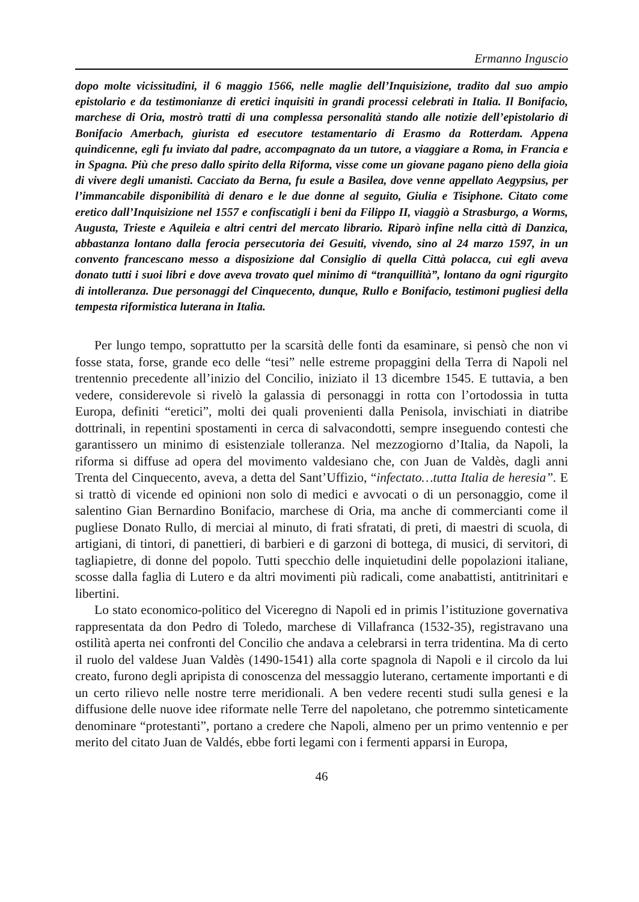Ermanno Inguscio
dopo molte vicissitudini, il 6 maggio 1566, nelle maglie dell’Inquisizione, tradito dal suo ampio epistolario e da testimonianze di eretici inquisiti in grandi processi celebrati in Italia. Il Bonifacio, marchese di Oria, mostrò tratti di una complessa personalità stando alle notizie dell’epistolario di Bonifacio Amerbach, giurista ed esecutore testamentario di Erasmo da Rotterdam. Appena quindicenne, egli fu inviato dal padre, accompagnato da un tutore, a viaggiare a Roma, in Francia e in Spagna. Più che preso dallo spirito della Riforma, visse come un giovane pagano pieno della gioia di vivere degli umanisti. Cacciato da Berna, fu esule a Basilea, dove venne appellato Aegypsius, per l’immancabile disponibilità di denaro e le due donne al seguito, Giulia e Tisiphone. Citato come eretico dall’Inquisizione nel 1557 e confiscatigli i beni da Filippo II, viaggiò a Strasburgo, a Worms, Augusta, Trieste e Aquileia e altri centri del mercato librario. Riparò infine nella città di Danzica, abbastanza lontano dalla ferocia persecutoria dei Gesuiti, vivendo, sino al 24 marzo 1597, in un convento francescano messo a disposizione dal Consiglio di quella Città polacca, cui egli aveva donato tutti i suoi libri e dove aveva trovato quel minimo di “tranquillità”, lontano da ogni rigurgito di intolleranza. Due personaggi del Cinquecento, dunque, Rullo e Bonifacio, testimoni pugliesi della tempesta riformistica luterana in Italia.
Per lungo tempo, soprattutto per la scarsità delle fonti da esaminare, si pensò che non vi fosse stata, forse, grande eco delle “tesi” nelle estreme propaggini della Terra di Napoli nel trentennio precedente all’inizio del Concilio, iniziato il 13 dicembre 1545. E tuttavia, a ben vedere, considerevole si rivelò la galassia di personaggi in rotta con l’ortodossia in tutta Europa, definiti “eretici”, molti dei quali provenienti dalla Penisola, invischiati in diatribe dottrinali, in repentini spostamenti in cerca di salvacondotti, sempre inseguendo contesti che garantissero un minimo di esistenziale tolleranza. Nel mezzogiorno d’Italia, da Napoli, la riforma si diffuse ad opera del movimento valdesiano che, con Juan de Valdès, dagli anni Trenta del Cinquecento, aveva, a detta del Sant’Uffizio, “infectato…tutta Italia de heresia”. E si trattò di vicende ed opinioni non solo di medici e avvocati o di un personaggio, come il salentino Gian Bernardino Bonifacio, marchese di Oria, ma anche di commercianti come il pugliese Donato Rullo, di merciai al minuto, di frati sfratati, di preti, di maestri di scuola, di artigiani, di tintori, di panettieri, di barbieri e di garzoni di bottega, di musici, di servitori, di tagliapietre, di donne del popolo. Tutti specchio delle inquietudini delle popolazioni italiane, scosse dalla faglia di Lutero e da altri movimenti più radicali, come anabattisti, antitrinitari e libertini.
Lo stato economico-politico del Viceregno di Napoli ed in primis l’istituzione governativa rappresentata da don Pedro di Toledo, marchese di Villafranca (1532-35), registravano una ostilità aperta nei confronti del Concilio che andava a celebrarsi in terra tridentina. Ma di certo il ruolo del valdese Juan Valdès (1490-1541) alla corte spagnola di Napoli e il circolo da lui creato, furono degli apripista di conoscenza del messaggio luterano, certamente importanti e di un certo rilievo nelle nostre terre meridionali. A ben vedere recenti studi sulla genesi e la diffusione delle nuove idee riformate nelle Terre del napoletano, che potremmo sinteticamente denominare “protestanti”, portano a credere che Napoli, almeno per un primo ventennio e per merito del citato Juan de Valdés, ebbe forti legami con i fermenti apparsi in Europa,
46